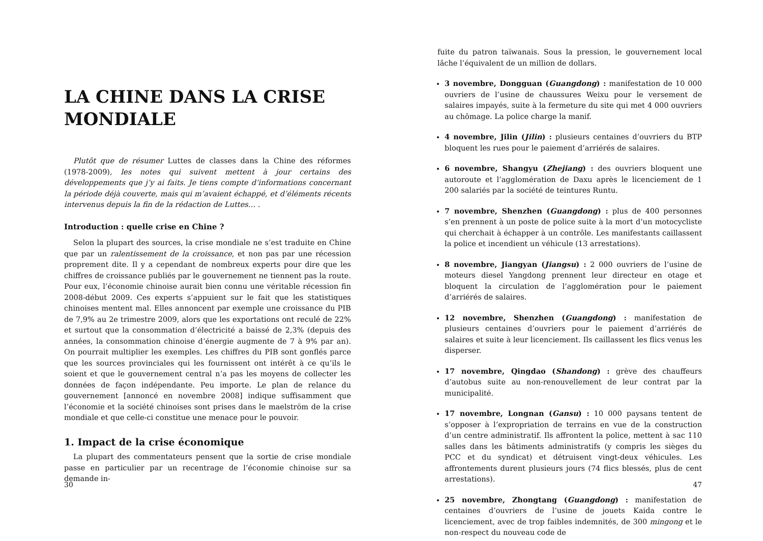LA CHINE DANS LA CRISE MONDIALE
Plutôt que de résumer Luttes de classes dans la Chine des réformes (1978-2009), les notes qui suivent mettent à jour certains des développements que j’y ai faits. Je tiens compte d’informations concernant la période déjà couverte, mais qui m’avaient échappé, et d’éléments récents intervenus depuis la fin de la rédaction de Luttes… .
Introduction : quelle crise en Chine ?
Selon la plupart des sources, la crise mondiale ne s’est traduite en Chine que par un ralentissement de la croissance, et non pas par une récession proprement dite. Il y a cependant de nombreux experts pour dire que les chiffres de croissance publiés par le gouvernement ne tiennent pas la route. Pour eux, l’économie chinoise aurait bien connu une véritable récession fin 2008-début 2009. Ces experts s’appuient sur le fait que les statistiques chinoises mentent mal. Elles annoncent par exemple une croissance du PIB de 7,9% au 2e trimestre 2009, alors que les exportations ont reculé de 22% et surtout que la consommation d’électricité a baissé de 2,3% (depuis des années, la consommation chinoise d’énergie augmente de 7 à 9% par an). On pourrait multiplier les exemples. Les chiffres du PIB sont gonflés parce que les sources provinciales qui les fournissent ont intérêt à ce qu’ils le soient et que le gouvernement central n’a pas les moyens de collecter les données de façon indépendante. Peu importe. Le plan de relance du gouvernement [annoncé en novembre 2008] indique suffisamment que l’économie et la société chinoises sont prises dans le maelström de la crise mondiale et que celle-ci constitue une menace pour le pouvoir.
1. Impact de la crise économique
La plupart des commentateurs pensent que la sortie de crise mondiale passe en particulier par un recentrage de l’économie chinoise sur sa demande in-
30
fuite du patron taïwanais. Sous la pression, le gouvernement local lâche l’équivalent de un million de dollars.
3 novembre, Dongguan (Guangdong) : manifestation de 10 000 ouvriers de l’usine de chaussures Weixu pour le versement de salaires impayés, suite à la fermeture du site qui met 4 000 ouvriers au chômage. La police charge la manif.
4 novembre, Jilin (Jilin) : plusieurs centaines d’ouvriers du BTP bloquent les rues pour le paiement d’arriérés de salaires.
6 novembre, Shangyu (Zhejiang) : des ouvriers bloquent une autoroute et l’agglomération de Daxu après le licenciement de 1 200 salariés par la société de teintures Runtu.
7 novembre, Shenzhen (Guangdong) : plus de 400 personnes s’en prennent à un poste de police suite à la mort d’un motocycliste qui cherchait à échapper à un contrôle. Les manifestants caillassent la police et incendient un véhicule (13 arrestations).
8 novembre, Jiangyan (Jiangsu) : 2 000 ouvriers de l’usine de moteurs diesel Yangdong prennent leur directeur en otage et bloquent la circulation de l’agglomération pour le paiement d’arriérés de salaires.
12 novembre, Shenzhen (Guangdong) : manifestation de plusieurs centaines d’ouvriers pour le paiement d’arriérés de salaires et suite à leur licenciement. Ils caillassent les flics venus les disperser.
17 novembre, Qingdao (Shandong) : grève des chauffeurs d’autobus suite au non-renouvellement de leur contrat par la municipalité.
17 novembre, Longnan (Gansu) : 10 000 paysans tentent de s’opposer à l’expropriation de terrains en vue de la construction d’un centre administratif. Ils affrontent la police, mettent à sac 110 salles dans les bâtiments administratifs (y compris les sièges du PCC et du syndicat) et détruisent vingt-deux véhicules. Les affrontements durent plusieurs jours (74 flics blessés, plus de cent arrestations).
25 novembre, Zhongtang (Guangdong) : manifestation de centaines d’ouvriers de l’usine de jouets Kaida contre le licenciement, avec de trop faibles indemnités, de 300 mingong et le non-respect du nouveau code de
47